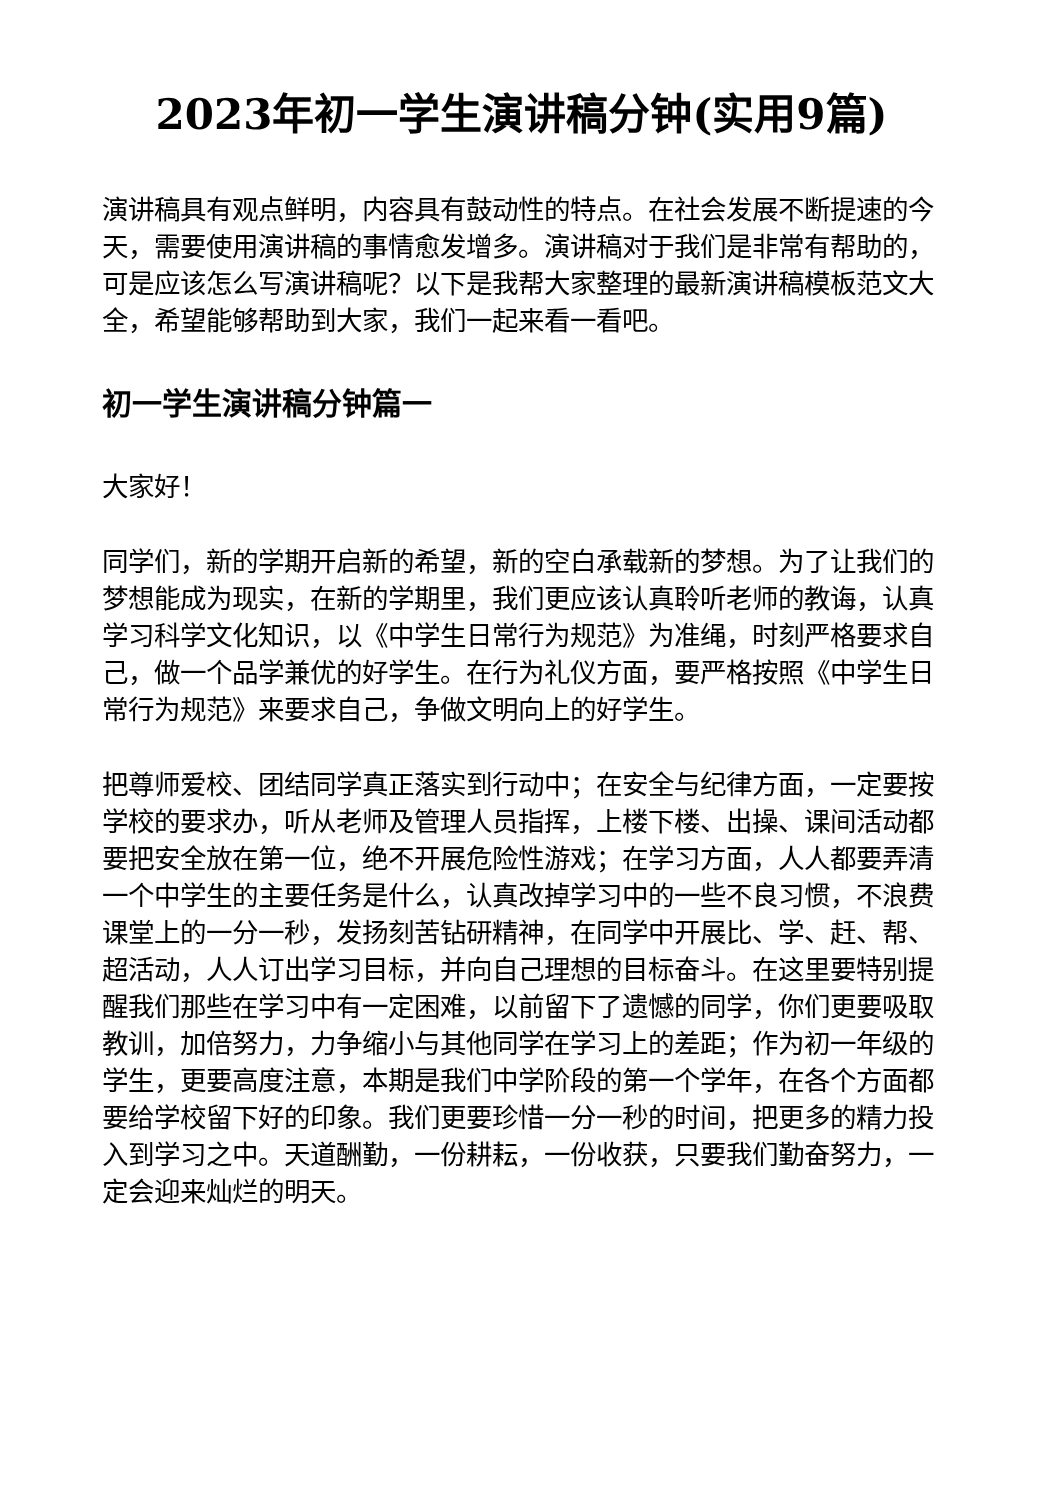2023年初一学生演讲稿分钟(实用9篇)
演讲稿具有观点鲜明，内容具有鼓动性的特点。在社会发展不断提速的今天，需要使用演讲稿的事情愈发增多。演讲稿对于我们是非常有帮助的，可是应该怎么写演讲稿呢？以下是我帮大家整理的最新演讲稿模板范文大全，希望能够帮助到大家，我们一起来看一看吧。
初一学生演讲稿分钟篇一
大家好！
同学们，新的学期开启新的希望，新的空白承载新的梦想。为了让我们的梦想能成为现实，在新的学期里，我们更应该认真聆听老师的教诲，认真学习科学文化知识，以《中学生日常行为规范》为准绳，时刻严格要求自己，做一个品学兼优的好学生。在行为礼仪方面，要严格按照《中学生日常行为规范》来要求自己，争做文明向上的好学生。
把尊师爱校、团结同学真正落实到行动中；在安全与纪律方面，一定要按学校的要求办，听从老师及管理人员指挥，上楼下楼、出操、课间活动都要把安全放在第一位，绝不开展危险性游戏；在学习方面，人人都要弄清一个中学生的主要任务是什么，认真改掉学习中的一些不良习惯，不浪费课堂上的一分一秒，发扬刻苦钻研精神，在同学中开展比、学、赶、帮、超活动，人人订出学习目标，并向自己理想的目标奋斗。在这里要特别提醒我们那些在学习中有一定困难，以前留下了遗憾的同学，你们更要吸取教训，加倍努力，力争缩小与其他同学在学习上的差距；作为初一年级的学生，更要高度注意，本期是我们中学阶段的第一个学年，在各个方面都要给学校留下好的印象。我们更要珍惜一分一秒的时间，把更多的精力投入到学习之中。天道酬勤，一份耕耘，一份收获，只要我们勤奋努力，一定会迎来灿烂的明天。